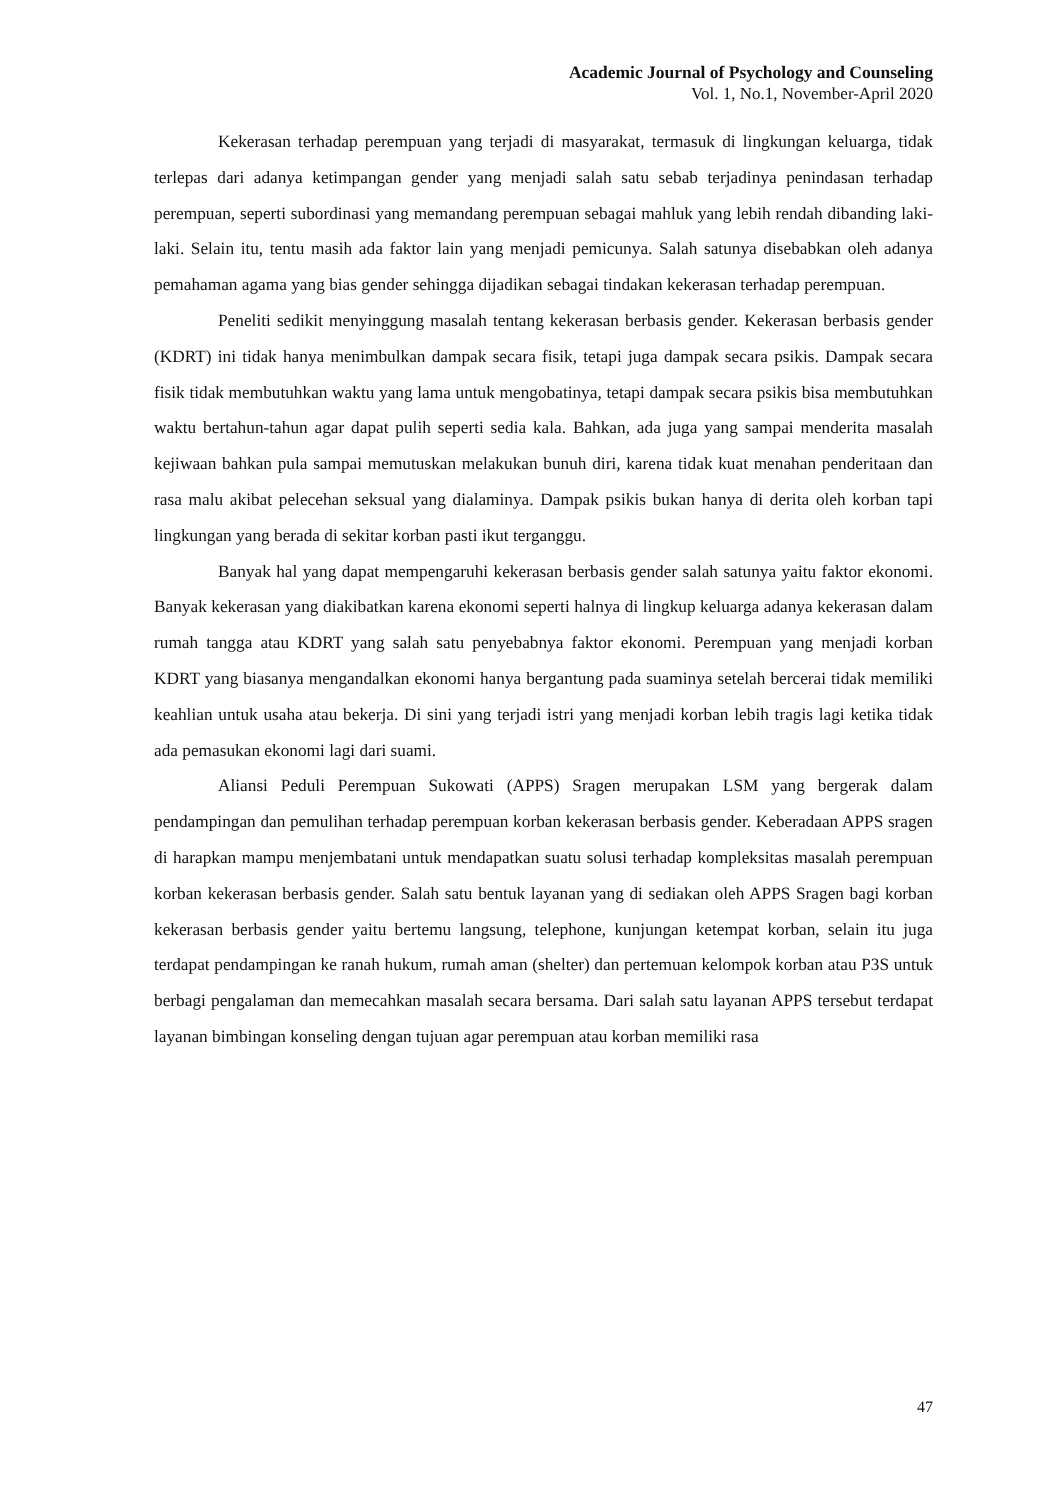Academic Journal of Psychology and Counseling
Vol. 1, No.1, November-April 2020
Kekerasan terhadap perempuan yang terjadi di masyarakat, termasuk di lingkungan keluarga, tidak terlepas dari adanya ketimpangan gender yang menjadi salah satu sebab terjadinya penindasan terhadap perempuan, seperti subordinasi yang memandang perempuan sebagai mahluk yang lebih rendah dibanding laki-laki. Selain itu, tentu masih ada faktor lain yang menjadi pemicunya. Salah satunya disebabkan oleh adanya pemahaman agama yang bias gender sehingga dijadikan sebagai tindakan kekerasan terhadap perempuan.
Peneliti sedikit menyinggung masalah tentang kekerasan berbasis gender. Kekerasan berbasis gender (KDRT) ini tidak hanya menimbulkan dampak secara fisik, tetapi juga dampak secara psikis. Dampak secara fisik tidak membutuhkan waktu yang lama untuk mengobatinya, tetapi dampak secara psikis bisa membutuhkan waktu bertahun-tahun agar dapat pulih seperti sedia kala. Bahkan, ada juga yang sampai menderita masalah kejiwaan bahkan pula sampai memutuskan melakukan bunuh diri, karena tidak kuat menahan penderitaan dan rasa malu akibat pelecehan seksual yang dialaminya. Dampak psikis bukan hanya di derita oleh korban tapi lingkungan yang berada di sekitar korban pasti ikut terganggu.
Banyak hal yang dapat mempengaruhi kekerasan berbasis gender salah satunya yaitu faktor ekonomi. Banyak kekerasan yang diakibatkan karena ekonomi seperti halnya di lingkup keluarga adanya kekerasan dalam rumah tangga atau KDRT yang salah satu penyebabnya faktor ekonomi. Perempuan yang menjadi korban KDRT yang biasanya mengandalkan ekonomi hanya bergantung pada suaminya setelah bercerai tidak memiliki keahlian untuk usaha atau bekerja. Di sini yang terjadi istri yang menjadi korban lebih tragis lagi ketika tidak ada pemasukan ekonomi lagi dari suami.
Aliansi Peduli Perempuan Sukowati (APPS) Sragen merupakan LSM yang bergerak dalam pendampingan dan pemulihan terhadap perempuan korban kekerasan berbasis gender. Keberadaan APPS sragen di harapkan mampu menjembatani untuk mendapatkan suatu solusi terhadap kompleksitas masalah perempuan korban kekerasan berbasis gender. Salah satu bentuk layanan yang di sediakan oleh APPS Sragen bagi korban kekerasan berbasis gender yaitu bertemu langsung, telephone, kunjungan ketempat korban, selain itu juga terdapat pendampingan ke ranah hukum, rumah aman (shelter) dan pertemuan kelompok korban atau P3S untuk berbagi pengalaman dan memecahkan masalah secara bersama. Dari salah satu layanan APPS tersebut terdapat layanan bimbingan konseling dengan tujuan agar perempuan atau korban memiliki rasa
47